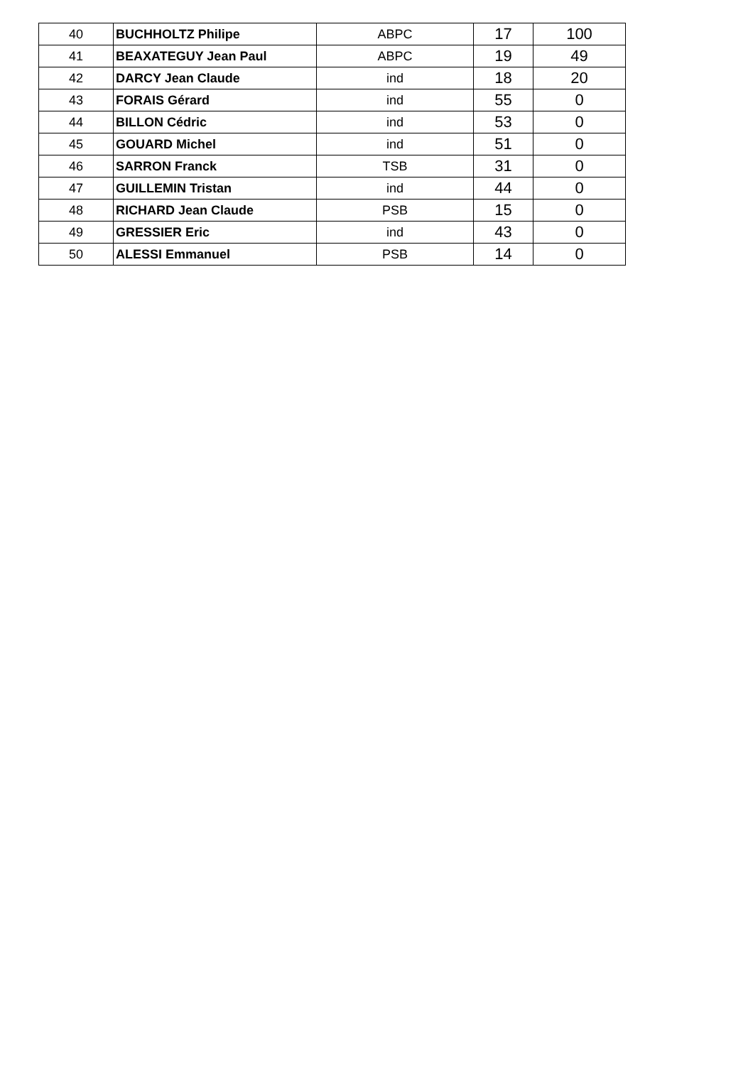| 40 | BUCHHOLTZ Philipe | ABPC | 17 | 100 |
| 41 | BEAXATEGUY Jean Paul | ABPC | 19 | 49 |
| 42 | DARCY Jean Claude | ind | 18 | 20 |
| 43 | FORAIS Gérard | ind | 55 | 0 |
| 44 | BILLON Cédric | ind | 53 | 0 |
| 45 | GOUARD Michel | ind | 51 | 0 |
| 46 | SARRON Franck | TSB | 31 | 0 |
| 47 | GUILLEMIN Tristan | ind | 44 | 0 |
| 48 | RICHARD Jean Claude | PSB | 15 | 0 |
| 49 | GRESSIER Eric | ind | 43 | 0 |
| 50 | ALESSI Emmanuel | PSB | 14 | 0 |